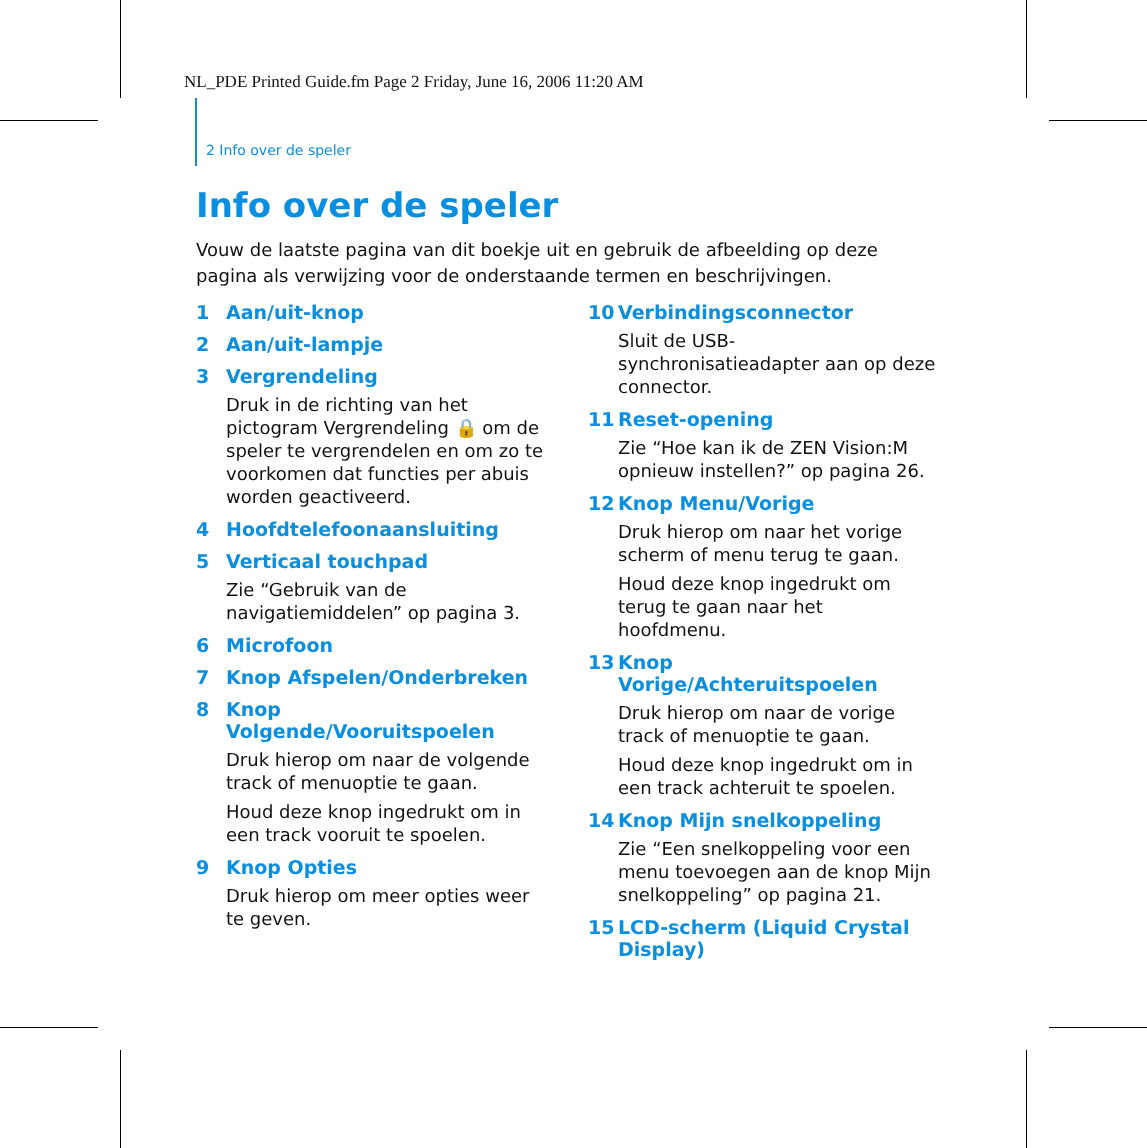NL_PDE Printed Guide.fm Page 2 Friday, June 16, 2006 11:20 AM
2 Info over de speler
Info over de speler
Vouw de laatste pagina van dit boekje uit en gebruik de afbeelding op deze pagina als verwijzing voor de onderstaande termen en beschrijvingen.
1 Aan/uit-knop
2 Aan/uit-lampje
3 Vergrendeling
Druk in de richting van het pictogram Vergrendeling 🔒 om de speler te vergrendelen en om zo te voorkomen dat functies per abuis worden geactiveerd.
4 Hoofdtelefoonaansluiting
5 Verticaal touchpad
Zie “Gebruik van de navigatiemiddelen” op pagina 3.
6 Microfoon
7 Knop Afspelen/Onderbreken
8 Knop Volgende/Vooruitspoelen
Druk hierop om naar de volgende track of menuoptie te gaan.
Houd deze knop ingedrukt om in een track vooruit te spoelen.
9 Knop Opties
Druk hierop om meer opties weer te geven.
10 Verbindingsconnector
Sluit de USB-synchronisatieadapter aan op deze connector.
11 Reset-opening
Zie “Hoe kan ik de ZEN Vision:M opnieuw instellen?” op pagina 26.
12 Knop Menu/Vorige
Druk hierop om naar het vorige scherm of menu terug te gaan.
Houd deze knop ingedrukt om terug te gaan naar het hoofdmenu.
13 Knop Vorige/Achteruitspoelen
Druk hierop om naar de vorige track of menuoptie te gaan.
Houd deze knop ingedrukt om in een track achteruit te spoelen.
14 Knop Mijn snelkoppeling
Zie “Een snelkoppeling voor een menu toevoegen aan de knop Mijn snelkoppeling” op pagina 21.
15 LCD-scherm (Liquid Crystal Display)